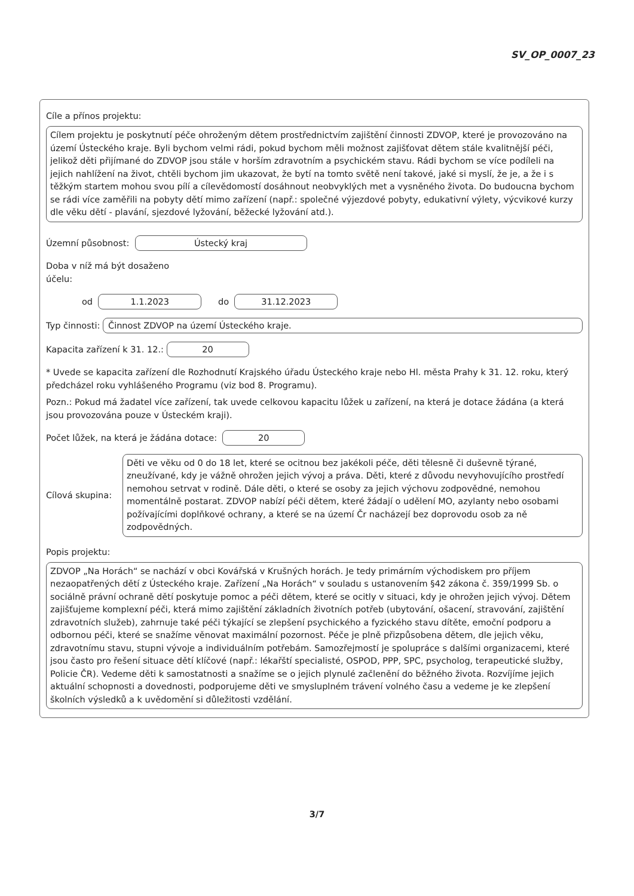SV_OP_0007_23
Cíle a přínos projektu:
Cílem projektu je poskytnutí péče ohroženým dětem prostřednictvím zajištění činnosti ZDVOP, které je provozováno na území Ústeckého kraje. Byli bychom velmi rádi, pokud bychom měli možnost zajišťovat dětem stále kvalitnější péči, jelikož děti přijímané do ZDVOP jsou stále v horším zdravotním a psychickém stavu. Rádi bychom se více podíleli na jejich nahlížení na život, chtěli bychom jim ukazovat, že bytí na tomto světě není takové, jaké si myslí, že je, a že i s těžkým startem mohou svou pílí a cílevědomostí dosáhnout neobvyklých met a vysněného života. Do budoucna bychom se rádi více zaměřili na pobyty dětí mimo zařízení (např.: společné výjezdové pobyty, edukativní výlety, výcvikové kurzy dle věku dětí - plavání, sjezdové lyžování, běžecké lyžování atd.).
Územní působnost: Ústecký kraj
Doba v níž má být dosaženo
účelu:
od 1.1.2023 do 31.12.2023
Typ činnosti: Činnost ZDVOP na území Ústeckého kraje.
Kapacita zařízení k 31. 12.: 20
* Uvede se kapacita zařízení dle Rozhodnutí Krajského úřadu Ústeckého kraje nebo Hl. města Prahy k 31. 12. roku, který předcházel roku vyhlášeného Programu (viz bod 8. Programu).
Pozn.: Pokud má žadatel více zařízení, tak uvede celkovou kapacitu lůžek u zařízení, na která je dotace žádána (a která jsou provozována pouze v Ústeckém kraji).
Počet lůžek, na která je žádána dotace: 20
Cílová skupina:
Děti ve věku od 0 do 18 let, které se ocitnou bez jakékoli péče, děti tělesně či duševně týrané, zneužívané, kdy je vážně ohrožen jejich vývoj a práva. Děti, které z důvodu nevyhovujícího prostředí nemohou setrvat v rodině. Dále děti, o které se osoby za jejich výchovu zodpovědné, nemohou momentálně postarat. ZDVOP nabízí péči dětem, které žádají o udělení MO, azylanty nebo osobami požívajícími doplňkové ochrany, a které se na území Čr nacházejí bez doprovodu osob za ně zodpovědných.
Popis projektu:
ZDVOP „Na Horách“ se nachází v obci Kovářská v Krušných horách. Je tedy primárním východiskem pro příjem nezaopatřených dětí z Ústeckého kraje. Zařízení „Na Horách“ v souladu s ustanovením §42 zákona č. 359/1999 Sb. o sociálně právní ochraně dětí poskytuje pomoc a péči dětem, které se ocitly v situaci, kdy je ohrožen jejich vývoj. Dětem zajišťujeme komplexní péči, která mimo zajištění základních životních potřeb (ubytování, ošacení, stravování, zajištění zdravotních služeb), zahrnuje také péči týkající se zlepšení psychického a fyzického stavu dítěte, emoční podporu a odbornou péči, které se snažíme věnovat maximální pozornost. Péče je plně přizpůsobena dětem, dle jejich věku, zdravotnímu stavu, stupni vývoje a individuálním potřebám. Samozřejmostí je spolupráce s dalšími organizacemi, které jsou často pro řešení situace dětí klíčové (např.: lékařští specialisté, OSPOD, PPP, SPC, psycholog, terapeutické služby, Policie ČR). Vedeme děti k samostatnosti a snažíme se o jejich plynulé začlenění do běžného života. Rozvíjíme jejich aktuální schopnosti a dovednosti, podporujeme děti ve smysluplném trávení volného času a vedeme je ke zlepšení školních výsledků a k uvědomění si důležitosti vzdělání.
3/7